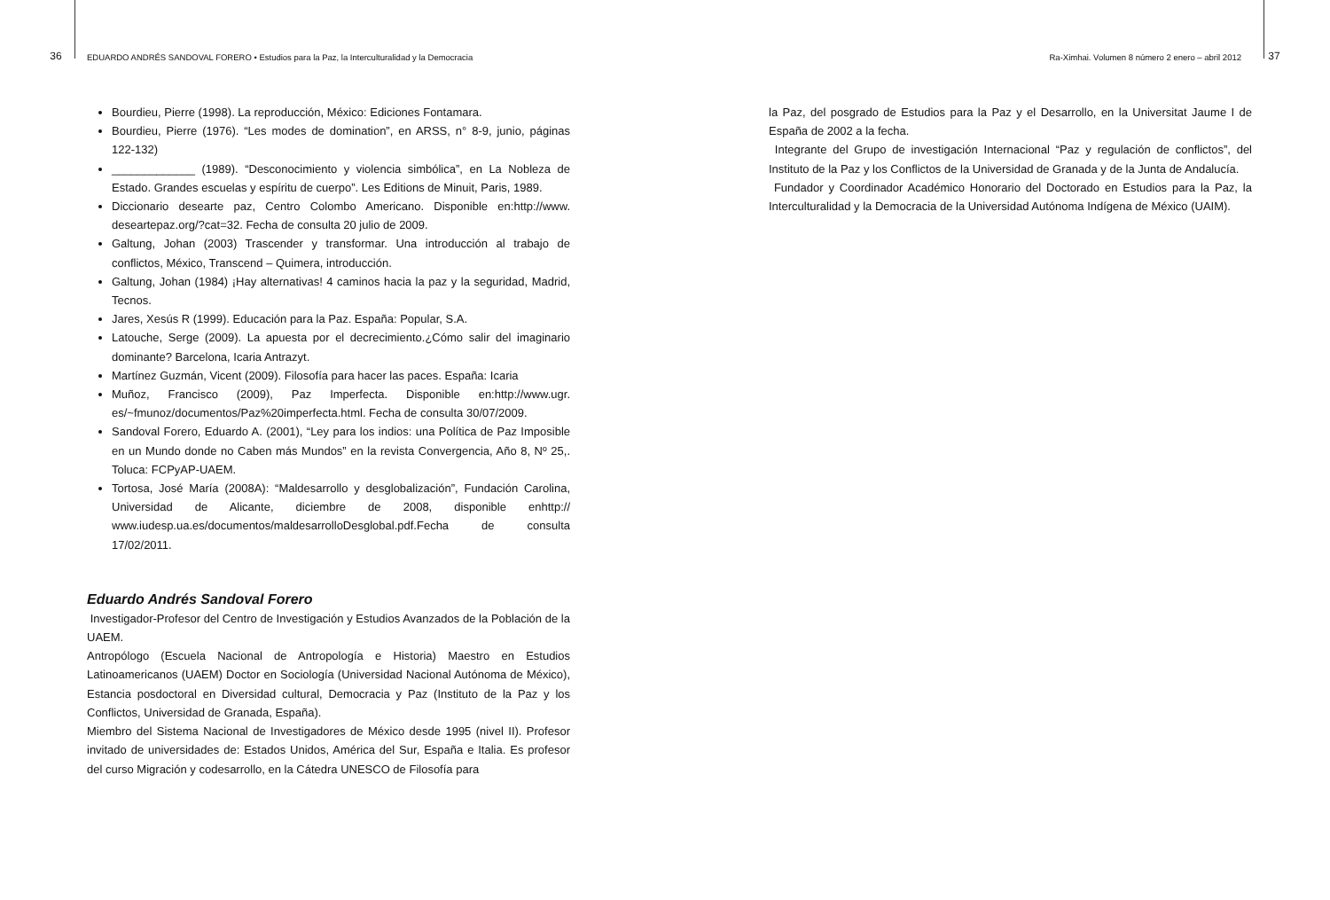36 EDUARDO ANDRÉS SANDOVAL FORERO • Estudios para la Paz, la Interculturalidad y la Democracia Ra-Ximhai. Volumen 8 número 2 enero – abril 2012 37
Bourdieu, Pierre (1998). La reproducción, México: Ediciones Fontamara.
Bourdieu, Pierre (1976). “Les modes de domination”, en ARSS, n° 8-9, junio, páginas 122-132)
_____________ (1989). “Desconocimiento y violencia simbólica”, en La Nobleza de Estado. Grandes escuelas y espíritu de cuerpo”. Les Editions de Minuit, Paris, 1989.
Diccionario desearte paz, Centro Colombo Americano. Disponible en:http://www. deseartepaz.org/?cat=32. Fecha de consulta 20 julio de 2009.
Galtung, Johan (2003) Trascender y transformar. Una introducción al trabajo de conflictos, México, Transcend – Quimera, introducción.
Galtung, Johan (1984) ¡Hay alternativas! 4 caminos hacia la paz y la seguridad, Madrid, Tecnos.
Jares, Xesús R (1999). Educación para la Paz. España: Popular, S.A.
Latouche, Serge (2009). La apuesta por el decrecimiento.¿Cómo salir del imaginario dominante? Barcelona, Icaria Antrazyt.
Martínez Guzmán, Vicent (2009). Filosofía para hacer las paces. España: Icaria
Muñoz, Francisco (2009), Paz Imperfecta. Disponible en:http://www.ugr. es/~fmunoz/documentos/Paz%20imperfecta.html. Fecha de consulta 30/07/2009.
Sandoval Forero, Eduardo A. (2001), “Ley para los indios: una Política de Paz Imposible en un Mundo donde no Caben más Mundos” en la revista Convergencia, Año 8, Nº 25,. Toluca: FCPyAP-UAEM.
Tortosa, José María (2008A): “Maldesarrollo y desglobalización”, Fundación Carolina, Universidad de Alicante, diciembre de 2008, disponible enhttp:// www.iudesp.ua.es/documentos/maldesarrolloDesglobal.pdf.Fecha de consulta 17/02/2011.
Eduardo Andrés Sandoval Forero
Investigador-Profesor del Centro de Investigación y Estudios Avanzados de la Población de la UAEM.
Antropólogo (Escuela Nacional de Antropología e Historia) Maestro en Estudios Latinoamericanos (UAEM) Doctor en Sociología (Universidad Nacional Autónoma de México), Estancia posdoctoral en Diversidad cultural, Democracia y Paz (Instituto de la Paz y los Conflictos, Universidad de Granada, España).
Miembro del Sistema Nacional de Investigadores de México desde 1995 (nivel II). Profesor invitado de universidades de: Estados Unidos, América del Sur, España e Italia. Es profesor del curso Migración y codesarrollo, en la Cátedra UNESCO de Filosofía para
la Paz, del posgrado de Estudios para la Paz y el Desarrollo, en la Universitat Jaume I de España de 2002 a la fecha.
Integrante del Grupo de investigación Internacional “Paz y regulación de conflictos”, del Instituto de la Paz y los Conflictos de la Universidad de Granada y de la Junta de Andalucía.
Fundador y Coordinador Académico Honorario del Doctorado en Estudios para la Paz, la Interculturalidad y la Democracia de la Universidad Autónoma Indígena de México (UAIM).